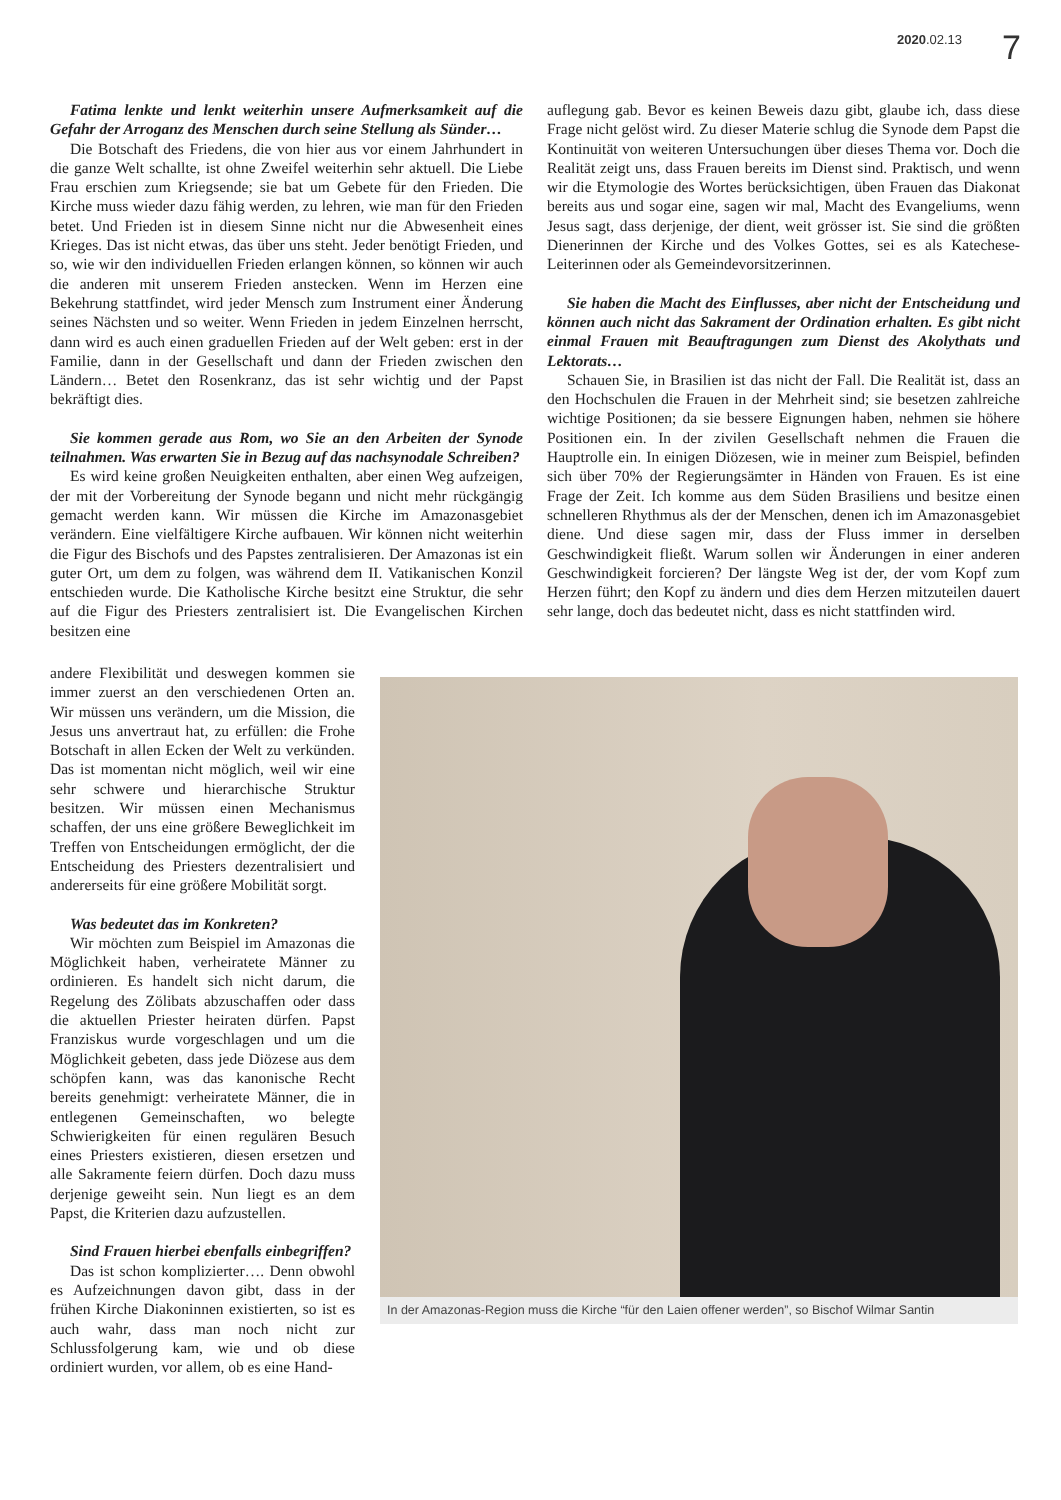2020.02.13 7
Fatima lenkte und lenkt weiterhin unsere Aufmerksamkeit auf die Gefahr der Arroganz des Menschen durch seine Stellung als Sünder…
Die Botschaft des Friedens, die von hier aus vor einem Jahrhundert in die ganze Welt schallte, ist ohne Zweifel weiterhin sehr aktuell. Die Liebe Frau erschien zum Kriegsende; sie bat um Gebete für den Frieden. Die Kirche muss wieder dazu fähig werden, zu lehren, wie man für den Frieden betet. Und Frieden ist in diesem Sinne nicht nur die Abwesenheit eines Krieges. Das ist nicht etwas, das über uns steht. Jeder benötigt Frieden, und so, wie wir den individuellen Frieden erlangen können, so können wir auch die anderen mit unserem Frieden anstecken. Wenn im Herzen eine Bekehrung stattfindet, wird jeder Mensch zum Instrument einer Änderung seines Nächsten und so weiter. Wenn Frieden in jedem Einzelnen herrscht, dann wird es auch einen graduellen Frieden auf der Welt geben: erst in der Familie, dann in der Gesellschaft und dann der Frieden zwischen den Ländern… Betet den Rosenkranz, das ist sehr wichtig und der Papst bekräftigt dies.
Sie kommen gerade aus Rom, wo Sie an den Arbeiten der Synode teilnahmen. Was erwarten Sie in Bezug auf das nachsynodale Schreiben?
Es wird keine großen Neuigkeiten enthalten, aber einen Weg aufzeigen, der mit der Vorbereitung der Synode begann und nicht mehr rückgängig gemacht werden kann. Wir müssen die Kirche im Amazonasgebiet verändern. Eine vielfältigere Kirche aufbauen. Wir können nicht weiterhin die Figur des Bischofs und des Papstes zentralisieren. Der Amazonas ist ein guter Ort, um dem zu folgen, was während dem II. Vatikanischen Konzil entschieden wurde. Die Katholische Kirche besitzt eine Struktur, die sehr auf die Figur des Priesters zentralisiert ist. Die Evangelischen Kirchen besitzen eine
auflegung gab. Bevor es keinen Beweis dazu gibt, glaube ich, dass diese Frage nicht gelöst wird. Zu dieser Materie schlug die Synode dem Papst die Kontinuität von weiteren Untersuchungen über dieses Thema vor. Doch die Realität zeigt uns, dass Frauen bereits im Dienst sind. Praktisch, und wenn wir die Etymologie des Wortes berücksichtigen, üben Frauen das Diakonat bereits aus und sogar eine, sagen wir mal, Macht des Evangeliums, wenn Jesus sagt, dass derjenige, der dient, weit grösser ist. Sie sind die größten Dienerinnen der Kirche und des Volkes Gottes, sei es als Katechese-Leiterinnen oder als Gemeindevorsitzerinnen.
Sie haben die Macht des Einflusses, aber nicht der Entscheidung und können auch nicht das Sakrament der Ordination erhalten. Es gibt nicht einmal Frauen mit Beauftragungen zum Dienst des Akolythats und Lektorats…
Schauen Sie, in Brasilien ist das nicht der Fall. Die Realität ist, dass an den Hochschulen die Frauen in der Mehrheit sind; sie besetzen zahlreiche wichtige Positionen; da sie bessere Eignungen haben, nehmen sie höhere Positionen ein. In der zivilen Gesellschaft nehmen die Frauen die Hauptrolle ein. In einigen Diözesen, wie in meiner zum Beispiel, befinden sich über 70% der Regierungsämter in Händen von Frauen. Es ist eine Frage der Zeit. Ich komme aus dem Süden Brasiliens und besitze einen schnelleren Rhythmus als der der Menschen, denen ich im Amazonasgebiet diene. Und diese sagen mir, dass der Fluss immer in derselben Geschwindigkeit fließt. Warum sollen wir Änderungen in einer anderen Geschwindigkeit forcieren? Der längste Weg ist der, der vom Kopf zum Herzen führt; den Kopf zu ändern und dies dem Herzen mitzuteilen dauert sehr lange, doch das bedeutet nicht, dass es nicht stattfinden wird.
andere Flexibilität und deswegen kommen sie immer zuerst an den verschiedenen Orten an. Wir müssen uns verändern, um die Mission, die Jesus uns anvertraut hat, zu erfüllen: die Frohe Botschaft in allen Ecken der Welt zu verkünden. Das ist momentan nicht möglich, weil wir eine sehr schwere und hierarchische Struktur besitzen. Wir müssen einen Mechanismus schaffen, der uns eine größere Beweglichkeit im Treffen von Entscheidungen ermöglicht, der die Entscheidung des Priesters dezentralisiert und andererseits für eine größere Mobilität sorgt.
Was bedeutet das im Konkreten?
Wir möchten zum Beispiel im Amazonas die Möglichkeit haben, verheiratete Männer zu ordinieren. Es handelt sich nicht darum, die Regelung des Zölibats abzuschaffen oder dass die aktuellen Priester heiraten dürfen. Papst Franziskus wurde vorgeschlagen und um die Möglichkeit gebeten, dass jede Diözese aus dem schöpfen kann, was das kanonische Recht bereits genehmigt: verheiratete Männer, die in entlegenen Gemeinschaften, wo belegte Schwierigkeiten für einen regulären Besuch eines Priesters existieren, diesen ersetzen und alle Sakramente feiern dürfen. Doch dazu muss derjenige geweiht sein. Nun liegt es an dem Papst, die Kriterien dazu aufzustellen.
Sind Frauen hierbei ebenfalls einbegriffen?
Das ist schon komplizierter…. Denn obwohl es Aufzeichnungen davon gibt, dass in der frühen Kirche Diakoninnen existierten, so ist es auch wahr, dass man noch nicht zur Schlussfolgerung kam, wie und ob diese ordiniert wurden, vor allem, ob es eine Hand-
In der Amazonas-Region muss die Kirche “für den Laien offener werden”, so Bischof Wilmar Santin